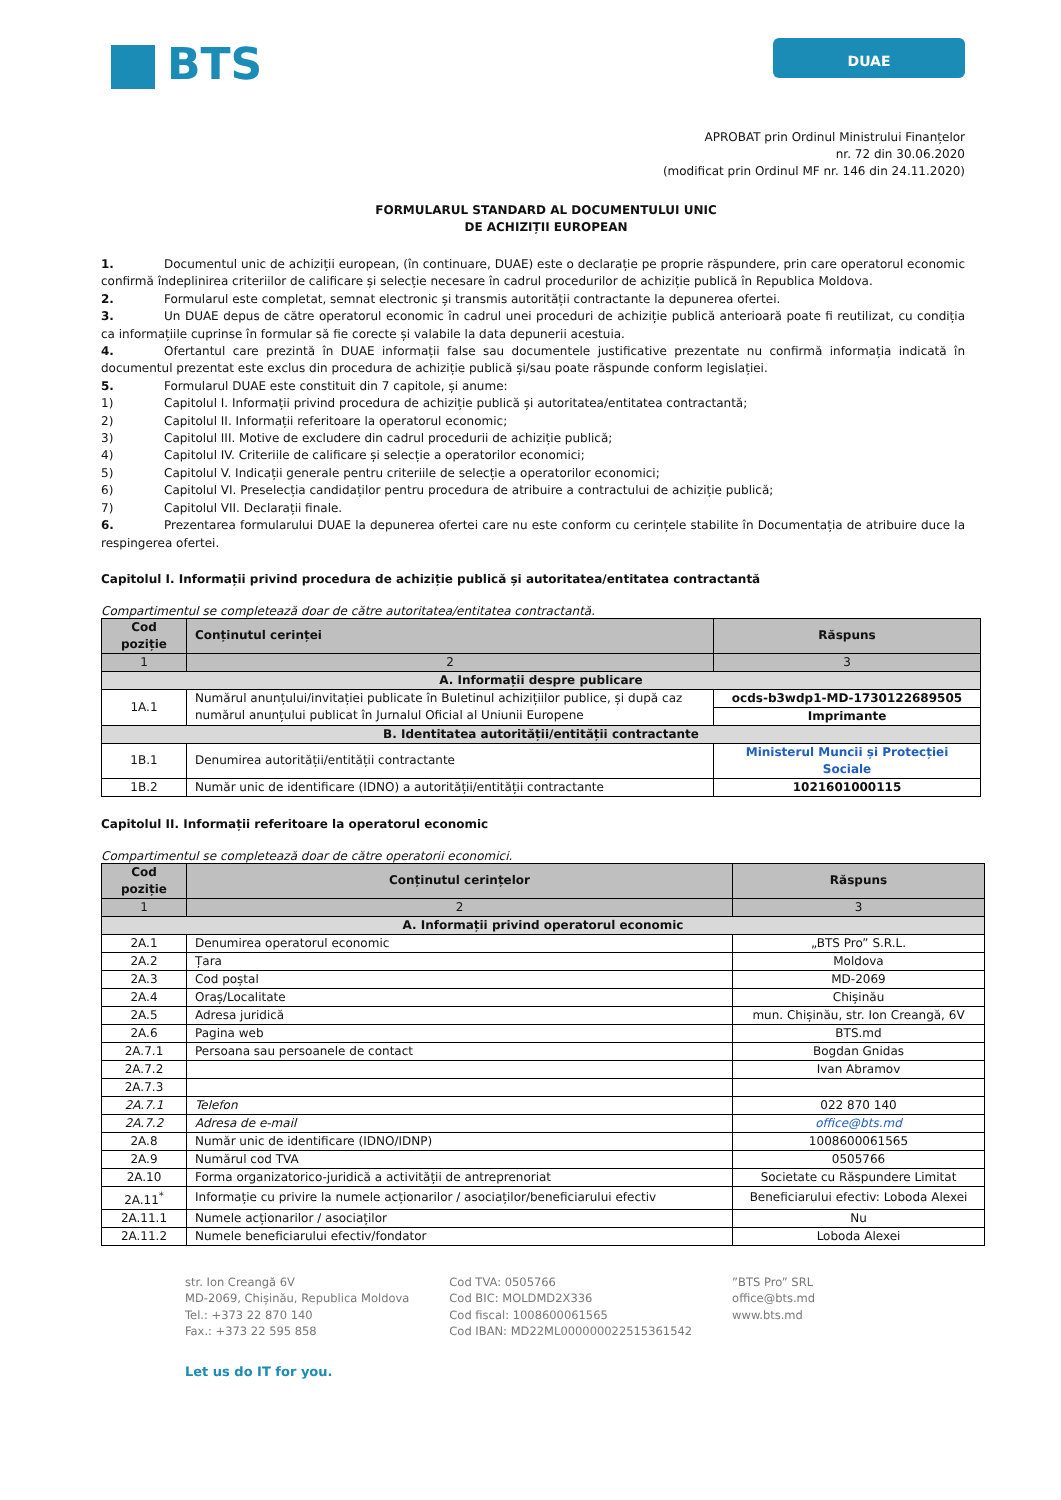BTS
DUAE
APROBAT prin Ordinul Ministrului Finanțelor
nr. 72 din 30.06.2020
(modificat prin Ordinul MF nr. 146 din 24.11.2020)
FORMULARUL STANDARD AL DOCUMENTULUI UNIC
DE ACHIZIȚII EUROPEAN
1. Documentul unic de achiziții european, (în continuare, DUAE) este o declarație pe proprie răspundere, prin care operatorul economic confirmă îndeplinirea criteriilor de calificare și selecție necesare în cadrul procedurilor de achiziție publică în Republica Moldova.
2. Formularul este completat, semnat electronic și transmis autorității contractante la depunerea ofertei.
3. Un DUAE depus de către operatorul economic în cadrul unei proceduri de achiziție publică anterioară poate fi reutilizat, cu condiția ca informațiile cuprinse în formular să fie corecte și valabile la data depunerii acestuia.
4. Ofertantul care prezintă în DUAE informații false sau documentele justificative prezentate nu confirmă informația indicată în documentul prezentat este exclus din procedura de achiziție publică și/sau poate răspunde conform legislației.
5. Formularul DUAE este constituit din 7 capitole, și anume:
1) Capitolul I. Informații privind procedura de achiziție publică și autoritatea/entitatea contractantă;
2) Capitolul II. Informații referitoare la operatorul economic;
3) Capitolul III. Motive de excludere din cadrul procedurii de achiziție publică;
4) Capitolul IV. Criteriile de calificare și selecție a operatorilor economici;
5) Capitolul V. Indicații generale pentru criteriile de selecție a operatorilor economici;
6) Capitolul VI. Preselecția candidaților pentru procedura de atribuire a contractului de achiziție publică;
7) Capitolul VII. Declarații finale.
6. Prezentarea formularului DUAE la depunerea ofertei care nu este conform cu cerințele stabilite în Documentația de atribuire duce la respingerea ofertei.
Capitolul I. Informații privind procedura de achiziție publică și autoritatea/entitatea contractantă
Compartimentul se completează doar de către autoritatea/entitatea contractantă.
| Cod poziție | Conținutul cerinței | Răspuns |
| --- | --- | --- |
| 1 | 2 | 3 |
| A. Informații despre publicare | | |
| 1A.1 | Numărul anunțului/invitației publicate în Buletinul achizițiilor publice, și după caz numărul anunțului publicat în Jurnalul Oficial al Uniunii Europene | ocds-b3wdp1-MD-1730122689505 |
| | | Imprimante |
| B. Identitatea autorității/entității contractante | | |
| 1B.1 | Denumirea autorității/entității contractante | Ministerul Muncii și Protecției Sociale |
| 1B.2 | Număr unic de identificare (IDNO) a autorității/entității contractante | 1021601000115 |
Capitolul II. Informații referitoare la operatorul economic
Compartimentul se completează doar de către operatorii economici.
| Cod poziție | Conținutul cerințelor | Răspuns |
| --- | --- | --- |
| 1 | 2 | 3 |
| A. Informații privind operatorul economic | | |
| 2A.1 | Denumirea operatorul economic | „BTS Pro” S.R.L. |
| 2A.2 | Țara | Moldova |
| 2A.3 | Cod poștal | MD-2069 |
| 2A.4 | Oraș/Localitate | Chișinău |
| 2A.5 | Adresa juridică | mun. Chișinău, str. Ion Creangă, 6V |
| 2A.6 | Pagina web | BTS.md |
| 2A.7.1 | Persoana sau persoanele de contact | Bogdan Gnidas |
| 2A.7.2 | | Ivan Abramov |
| 2A.7.3 | | |
| 2A.7.1 | Telefon | 022 870 140 |
| 2A.7.2 | Adresa de e-mail | office@bts.md |
| 2A.8 | Număr unic de identificare (IDNO/IDNP) | 1008600061565 |
| 2A.9 | Numărul cod TVA | 0505766 |
| 2A.10 | Forma organizatorico-juridică a activității de antreprenoriat | Societate cu Răspundere Limitat |
| 2A.11<sup>*</sup> | Informație cu privire la numele acționarilor / asociaților/beneficiarului efectiv | Beneficiarului efectiv: Loboda Alexei |
| 2A.11.1 | Numele acționarilor / asociaților | Nu |
| 2A.11.2 | Numele beneficiarului efectiv/fondator | Loboda Alexei |
str. Ion Creangă 6V
MD-2069, Chișinău, Republica Moldova
Tel.: +373 22 870 140
Fax.: +373 22 595 858
Cod TVA: 0505766
Cod BIC: MOLDMD2X336
Cod fiscal: 1008600061565
Cod IBAN: MD22ML000000022515361542
”BTS Pro” SRL
office@bts.md
www.bts.md
Let us do IT for you.